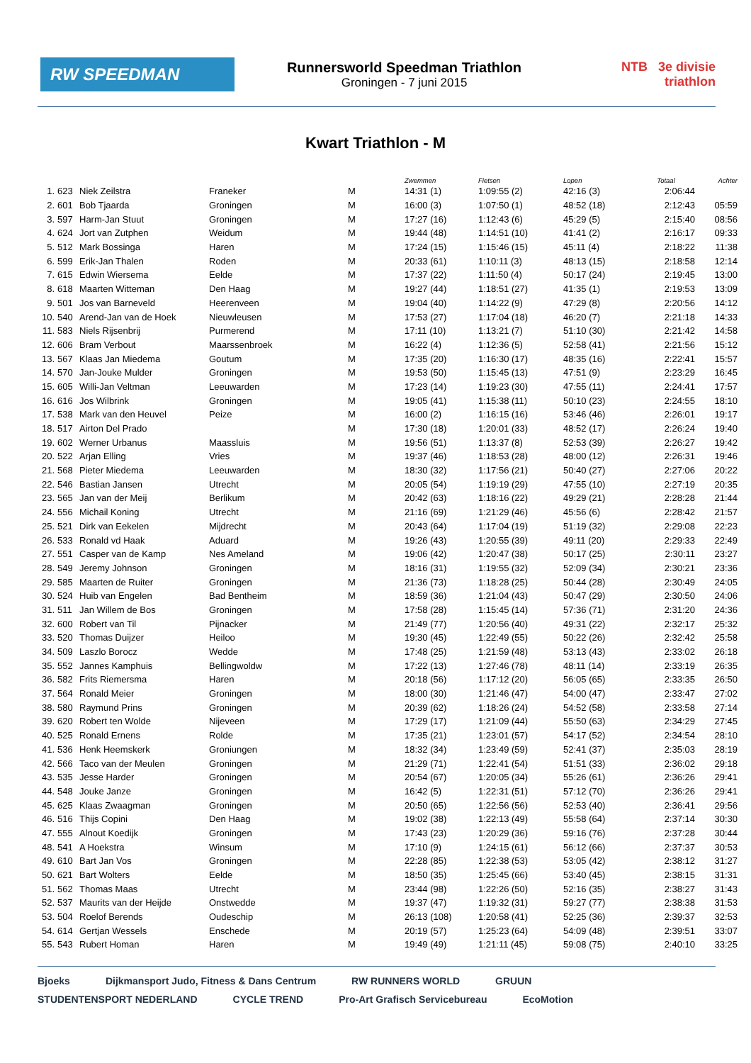RW SPEEDMAN
Runnersworld Speedman Triathlon
Groningen - 7 juni 2015
NTB 3e divisie triathlon
Kwart Triathlon - M
| | | | | | Zwemmen | Fietsen | Lopen | Totaal | Achter |
| --- | --- | --- | --- | --- | --- | --- | --- | --- | --- |
| 1. | 623 | Niek Zeilstra | Franeker | M | 14:31 (1) | 1:09:55 (2) | 42:16 (3) | 2:06:44 | |
| 2. | 601 | Bob Tjaarda | Groningen | M | 16:00 (3) | 1:07:50 (1) | 48:52 (18) | 2:12:43 | 05:59 |
| 3. | 597 | Harm-Jan Stuut | Groningen | M | 17:27 (16) | 1:12:43 (6) | 45:29 (5) | 2:15:40 | 08:56 |
| 4. | 624 | Jort van Zutphen | Weidum | M | 19:44 (48) | 1:14:51 (10) | 41:41 (2) | 2:16:17 | 09:33 |
| 5. | 512 | Mark Bossinga | Haren | M | 17:24 (15) | 1:15:46 (15) | 45:11 (4) | 2:18:22 | 11:38 |
| 6. | 599 | Erik-Jan Thalen | Roden | M | 20:33 (61) | 1:10:11 (3) | 48:13 (15) | 2:18:58 | 12:14 |
| 7. | 615 | Edwin Wiersema | Eelde | M | 17:37 (22) | 1:11:50 (4) | 50:17 (24) | 2:19:45 | 13:00 |
| 8. | 618 | Maarten Witteman | Den Haag | M | 19:27 (44) | 1:18:51 (27) | 41:35 (1) | 2:19:53 | 13:09 |
| 9. | 501 | Jos van Barneveld | Heerenveen | M | 19:04 (40) | 1:14:22 (9) | 47:29 (8) | 2:20:56 | 14:12 |
| 10. | 540 | Arend-Jan van de Hoek | Nieuwleusen | M | 17:53 (27) | 1:17:04 (18) | 46:20 (7) | 2:21:18 | 14:33 |
| 11. | 583 | Niels Rijsenbrij | Purmerend | M | 17:11 (10) | 1:13:21 (7) | 51:10 (30) | 2:21:42 | 14:58 |
| 12. | 606 | Bram Verbout | Maarssenbroek | M | 16:22 (4) | 1:12:36 (5) | 52:58 (41) | 2:21:56 | 15:12 |
| 13. | 567 | Klaas Jan Miedema | Goutum | M | 17:35 (20) | 1:16:30 (17) | 48:35 (16) | 2:22:41 | 15:57 |
| 14. | 570 | Jan-Jouke Mulder | Groningen | M | 19:53 (50) | 1:15:45 (13) | 47:51 (9) | 2:23:29 | 16:45 |
| 15. | 605 | Willi-Jan Veltman | Leeuwarden | M | 17:23 (14) | 1:19:23 (30) | 47:55 (11) | 2:24:41 | 17:57 |
| 16. | 616 | Jos Wilbrink | Groningen | M | 19:05 (41) | 1:15:38 (11) | 50:10 (23) | 2:24:55 | 18:10 |
| 17. | 538 | Mark van den Heuvel | Peize | M | 16:00 (2) | 1:16:15 (16) | 53:46 (46) | 2:26:01 | 19:17 |
| 18. | 517 | Airton Del Prado | | M | 17:30 (18) | 1:20:01 (33) | 48:52 (17) | 2:26:24 | 19:40 |
| 19. | 602 | Werner Urbanus | Maassluis | M | 19:56 (51) | 1:13:37 (8) | 52:53 (39) | 2:26:27 | 19:42 |
| 20. | 522 | Arjan Elling | Vries | M | 19:37 (46) | 1:18:53 (28) | 48:00 (12) | 2:26:31 | 19:46 |
| 21. | 568 | Pieter Miedema | Leeuwarden | M | 18:30 (32) | 1:17:56 (21) | 50:40 (27) | 2:27:06 | 20:22 |
| 22. | 546 | Bastian Jansen | Utrecht | M | 20:05 (54) | 1:19:19 (29) | 47:55 (10) | 2:27:19 | 20:35 |
| 23. | 565 | Jan van der Meij | Berlikum | M | 20:42 (63) | 1:18:16 (22) | 49:29 (21) | 2:28:28 | 21:44 |
| 24. | 556 | Michail Koning | Utrecht | M | 21:16 (69) | 1:21:29 (46) | 45:56 (6) | 2:28:42 | 21:57 |
| 25. | 521 | Dirk van Eekelen | Mijdrecht | M | 20:43 (64) | 1:17:04 (19) | 51:19 (32) | 2:29:08 | 22:23 |
| 26. | 533 | Ronald vd Haak | Aduard | M | 19:26 (43) | 1:20:55 (39) | 49:11 (20) | 2:29:33 | 22:49 |
| 27. | 551 | Casper van de Kamp | Nes Ameland | M | 19:06 (42) | 1:20:47 (38) | 50:17 (25) | 2:30:11 | 23:27 |
| 28. | 549 | Jeremy Johnson | Groningen | M | 18:16 (31) | 1:19:55 (32) | 52:09 (34) | 2:30:21 | 23:36 |
| 29. | 585 | Maarten de Ruiter | Groningen | M | 21:36 (73) | 1:18:28 (25) | 50:44 (28) | 2:30:49 | 24:05 |
| 30. | 524 | Huib van Engelen | Bad Bentheim | M | 18:59 (36) | 1:21:04 (43) | 50:47 (29) | 2:30:50 | 24:06 |
| 31. | 511 | Jan Willem de Bos | Groningen | M | 17:58 (28) | 1:15:45 (14) | 57:36 (71) | 2:31:20 | 24:36 |
| 32. | 600 | Robert van Til | Pijnacker | M | 21:49 (77) | 1:20:56 (40) | 49:31 (22) | 2:32:17 | 25:32 |
| 33. | 520 | Thomas Duijzer | Heiloo | M | 19:30 (45) | 1:22:49 (55) | 50:22 (26) | 2:32:42 | 25:58 |
| 34. | 509 | Laszlo Borocz | Wedde | M | 17:48 (25) | 1:21:59 (48) | 53:13 (43) | 2:33:02 | 26:18 |
| 35. | 552 | Jannes Kamphuis | Bellingwoldw | M | 17:22 (13) | 1:27:46 (78) | 48:11 (14) | 2:33:19 | 26:35 |
| 36. | 582 | Frits Riemersma | Haren | M | 20:18 (56) | 1:17:12 (20) | 56:05 (65) | 2:33:35 | 26:50 |
| 37. | 564 | Ronald Meier | Groningen | M | 18:00 (30) | 1:21:46 (47) | 54:00 (47) | 2:33:47 | 27:02 |
| 38. | 580 | Raymund Prins | Groningen | M | 20:39 (62) | 1:18:26 (24) | 54:52 (58) | 2:33:58 | 27:14 |
| 39. | 620 | Robert ten Wolde | Nijeveen | M | 17:29 (17) | 1:21:09 (44) | 55:50 (63) | 2:34:29 | 27:45 |
| 40. | 525 | Ronald Ernens | Rolde | M | 17:35 (21) | 1:23:01 (57) | 54:17 (52) | 2:34:54 | 28:10 |
| 41. | 536 | Henk Heemskerk | Groniungen | M | 18:32 (34) | 1:23:49 (59) | 52:41 (37) | 2:35:03 | 28:19 |
| 42. | 566 | Taco van der Meulen | Groningen | M | 21:29 (71) | 1:22:41 (54) | 51:51 (33) | 2:36:02 | 29:18 |
| 43. | 535 | Jesse Harder | Groningen | M | 20:54 (67) | 1:20:05 (34) | 55:26 (61) | 2:36:26 | 29:41 |
| 44. | 548 | Jouke Janze | Groningen | M | 16:42 (5) | 1:22:31 (51) | 57:12 (70) | 2:36:26 | 29:41 |
| 45. | 625 | Klaas Zwaagman | Groningen | M | 20:50 (65) | 1:22:56 (56) | 52:53 (40) | 2:36:41 | 29:56 |
| 46. | 516 | Thijs Copini | Den Haag | M | 19:02 (38) | 1:22:13 (49) | 55:58 (64) | 2:37:14 | 30:30 |
| 47. | 555 | Alnout Koedijk | Groningen | M | 17:43 (23) | 1:20:29 (36) | 59:16 (76) | 2:37:28 | 30:44 |
| 48. | 541 | A Hoekstra | Winsum | M | 17:10 (9) | 1:24:15 (61) | 56:12 (66) | 2:37:37 | 30:53 |
| 49. | 610 | Bart Jan Vos | Groningen | M | 22:28 (85) | 1:22:38 (53) | 53:05 (42) | 2:38:12 | 31:27 |
| 50. | 621 | Bart Wolters | Eelde | M | 18:50 (35) | 1:25:45 (66) | 53:40 (45) | 2:38:15 | 31:31 |
| 51. | 562 | Thomas Maas | Utrecht | M | 23:44 (98) | 1:22:26 (50) | 52:16 (35) | 2:38:27 | 31:43 |
| 52. | 537 | Maurits van der Heijde | Onstwedde | M | 19:37 (47) | 1:19:32 (31) | 59:27 (77) | 2:38:38 | 31:53 |
| 53. | 504 | Roelof Berends | Oudeschip | M | 26:13 (108) | 1:20:58 (41) | 52:25 (36) | 2:39:37 | 32:53 |
| 54. | 614 | Gertjan Wessels | Enschede | M | 20:19 (57) | 1:25:23 (64) | 54:09 (48) | 2:39:51 | 33:07 |
| 55. | 543 | Rubert Homan | Haren | M | 19:49 (49) | 1:21:11 (45) | 59:08 (75) | 2:40:10 | 33:25 |
Bjoeks Dijkmansport Judo, Fitness & Dans Centrum RW RUNNERS WORLD GRUUN STUDENTENSPORT NEDERLAND CYCLE TREND Pro-Art Grafisch Servicebureau EcoMotion